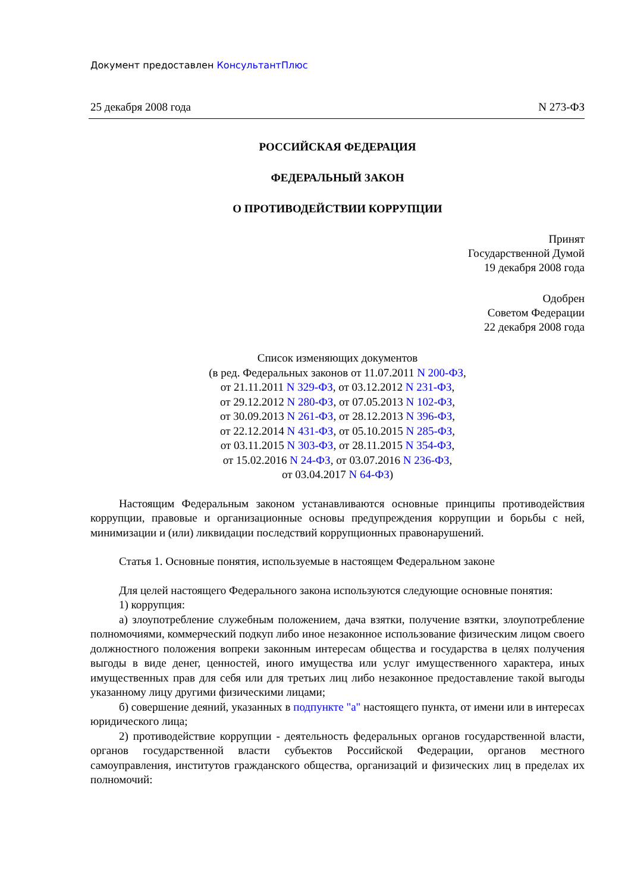Документ предоставлен КонсультантПлюс
25 декабря 2008 года N 273-ФЗ
РОССИЙСКАЯ ФЕДЕРАЦИЯ
ФЕДЕРАЛЬНЫЙ ЗАКОН
О ПРОТИВОДЕЙСТВИИ КОРРУПЦИИ
Принят
Государственной Думой
19 декабря 2008 года
Одобрен
Советом Федерации
22 декабря 2008 года
Список изменяющих документов
(в ред. Федеральных законов от 11.07.2011 N 200-ФЗ,
от 21.11.2011 N 329-ФЗ, от 03.12.2012 N 231-ФЗ,
от 29.12.2012 N 280-ФЗ, от 07.05.2013 N 102-ФЗ,
от 30.09.2013 N 261-ФЗ, от 28.12.2013 N 396-ФЗ,
от 22.12.2014 N 431-ФЗ, от 05.10.2015 N 285-ФЗ,
от 03.11.2015 N 303-ФЗ, от 28.11.2015 N 354-ФЗ,
от 15.02.2016 N 24-ФЗ, от 03.07.2016 N 236-ФЗ,
от 03.04.2017 N 64-ФЗ)
Настоящим Федеральным законом устанавливаются основные принципы противодействия коррупции, правовые и организационные основы предупреждения коррупции и борьбы с ней, минимизации и (или) ликвидации последствий коррупционных правонарушений.
Статья 1. Основные понятия, используемые в настоящем Федеральном законе
Для целей настоящего Федерального закона используются следующие основные понятия:
1) коррупция:
а) злоупотребление служебным положением, дача взятки, получение взятки, злоупотребление полномочиями, коммерческий подкуп либо иное незаконное использование физическим лицом своего должностного положения вопреки законным интересам общества и государства в целях получения выгоды в виде денег, ценностей, иного имущества или услуг имущественного характера, иных имущественных прав для себя или для третьих лиц либо незаконное предоставление такой выгоды указанному лицу другими физическими лицами;
б) совершение деяний, указанных в подпункте "а" настоящего пункта, от имени или в интересах юридического лица;
2) противодействие коррупции - деятельность федеральных органов государственной власти, органов государственной власти субъектов Российской Федерации, органов местного самоуправления, институтов гражданского общества, организаций и физических лиц в пределах их полномочий: